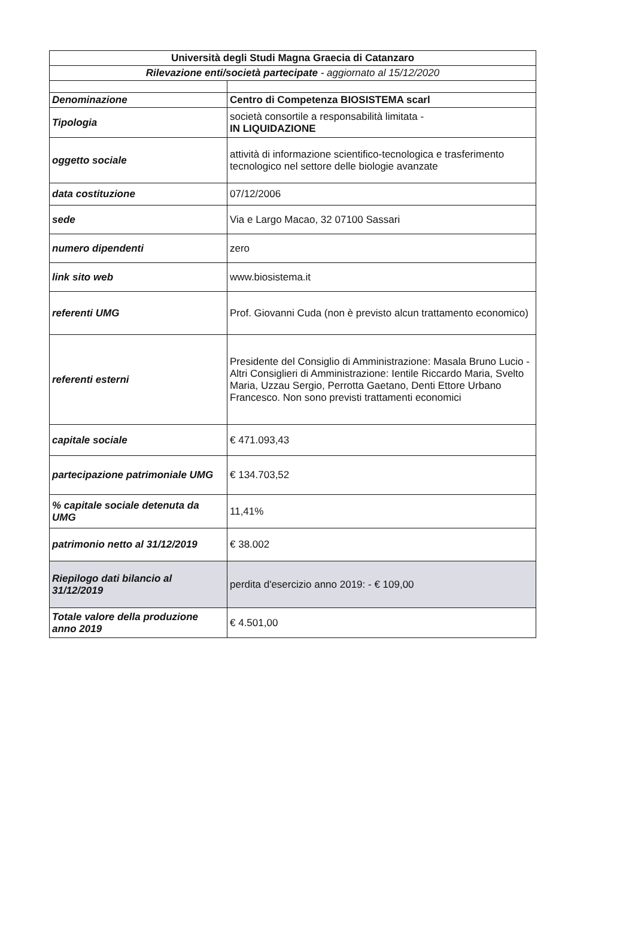| Università degli Studi Magna Graecia di Catanzaro | |
| --- | --- |
| Rilevazione enti/società partecipate - aggiornato al 15/12/2020 | |
| Denominazione | Centro di Competenza BIOSISTEMA scarl |
| Tipologia | società consortile a responsabilità limitata - IN LIQUIDAZIONE |
| oggetto sociale | attività di informazione scientifico-tecnologica e trasferimento tecnologico nel settore delle biologie avanzate |
| data costituzione | 07/12/2006 |
| sede | Via e Largo Macao, 32 07100 Sassari |
| numero dipendenti | zero |
| link sito web | www.biosistema.it |
| referenti UMG | Prof. Giovanni Cuda (non è previsto alcun trattamento economico) |
| referenti esterni | Presidente del Consiglio di Amministrazione: Masala Bruno Lucio - Altri Consiglieri di Amministrazione: Ientile Riccardo Maria, Svelto Maria, Uzzau Sergio, Perrotta Gaetano, Denti Ettore Urbano Francesco. Non sono previsti trattamenti economici |
| capitale sociale | € 471.093,43 |
| partecipazione patrimoniale UMG | € 134.703,52 |
| % capitale sociale detenuta da UMG | 11,41% |
| patrimonio netto al 31/12/2019 | € 38.002 |
| Riepilogo dati bilancio al 31/12/2019 | perdita d'esercizio anno 2019: - € 109,00 |
| Totale valore della produzione anno 2019 | € 4.501,00 |